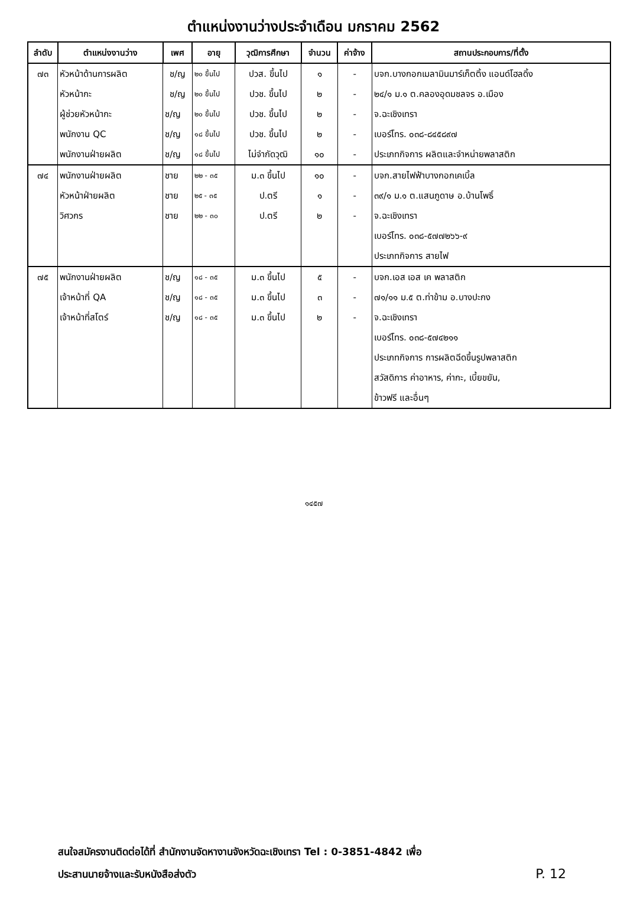ตำแหน่งงานว่างประจำเดือน มกราคม 2562
| ลำดับ | ตำแหน่งงานว่าง | เพศ | อายุ | วุฒิการศึกษา | จำนวน | ค่าจ้าง | สถานประกอบการ/ที่ตั้ง |
| --- | --- | --- | --- | --- | --- | --- | --- |
| ๗๓ | หัวหน้าด้านการผลิต | ช/ญ | ๒๐ ขึ้นไป | ปวส. ขึ้นไป | ๑ | - | บจก.บางกอกเมลามินมาร์เก็ตติ้ง แอนด์โฮลดิ้ง |
| | หัวหน้ากะ | ช/ญ | ๒๐ ขึ้นไป | ปวช. ขึ้นไป | ๒ | - | ๒๔/๑ ม.๑ ต.คลองอุดมชลจร อ.เมือง |
| | ผู้ช่วยหัวหน้ากะ | ช/ญ | ๒๐ ขึ้นไป | ปวช. ขึ้นไป | ๒ | - | จ.ฉะเชิงเทรา |
| | พนักงาน QC | ช/ญ | ๑๘ ขึ้นไป | ปวช. ขึ้นไป | ๒ | - | เบอร์โทร. ๐๓๘-๘๔๕๘๙๗ |
| | พนักงานฝ่ายผลิต | ช/ญ | ๑๘ ขึ้นไป | ไม่จำกัดวุฒิ | ๑๐ | - | ประเภทกิจการ ผลิตและจำหน่ายพลาสติก |
| ๗๔ | พนักงานฝ่ายผลิต | ชาย | ๒๒ - ๓๕ | ม.๓ ขึ้นไป | ๑๐ | - | บจก.สายไฟฟ้าบางกอกเคเบิ้ล |
| | หัวหน้าฝ่ายผลิต | ชาย | ๒๕ - ๓๕ | ป.ตรี | ๑ | - | ๓๙/๑ ม.๑ ต.แสนภูดาษ อ.บ้านโพธิ์ |
| | วิศวกร | ชาย | ๒๒ - ๓๐ | ป.ตรี | ๒ | - | จ.ฉะเชิงเทรา |
| | | | | | | | เบอร์โทร. ๐๓๘-๕๗๗๒๖๖-๙ |
| | | | | | | | ประเภทกิจการ สายไฟ |
| ๗๕ | พนักงานฝ่ายผลิต | ช/ญ | ๑๘ - ๓๕ | ม.๓ ขึ้นไป | ๕ | - | บจก.เอส เอส เค พลาสติก |
| | เจ้าหน้าที่ QA | ช/ญ | ๑๘ - ๓๕ | ม.๓ ขึ้นไป | ๓ | - | ๗๑/๑๑ ม.๕ ต.ท่าข้าม อ.บางปะกง |
| | เจ้าหน้าที่สโตร์ | ช/ญ | ๑๘ - ๓๕ | ม.๓ ขึ้นไป | ๒ | - | จ.ฉะเชิงเทรา |
| | | | | | | | เบอร์โทร. ๐๓๘-๕๗๔๒๑๑ |
| | | | | | | | ประเภทกิจการ การผลิตฉีดขึ้นรูปพลาสติก |
| | | | | | | | สวัสดิการ ค่าอาหาร, ค่ากะ, เบี้ยขยัน, |
| | | | | | | | ข้าวฟรี และอื่นๆ |
๑๔๕๗
สนใจสมัครงานติดต่อได้ที่ สำนักงานจัดหางานจังหวัดฉะเชิงเทรา Tel : 0-3851-4842 เพื่อ
ประสานนายจ้างและรับหนังสือส่งตัว
P. 12